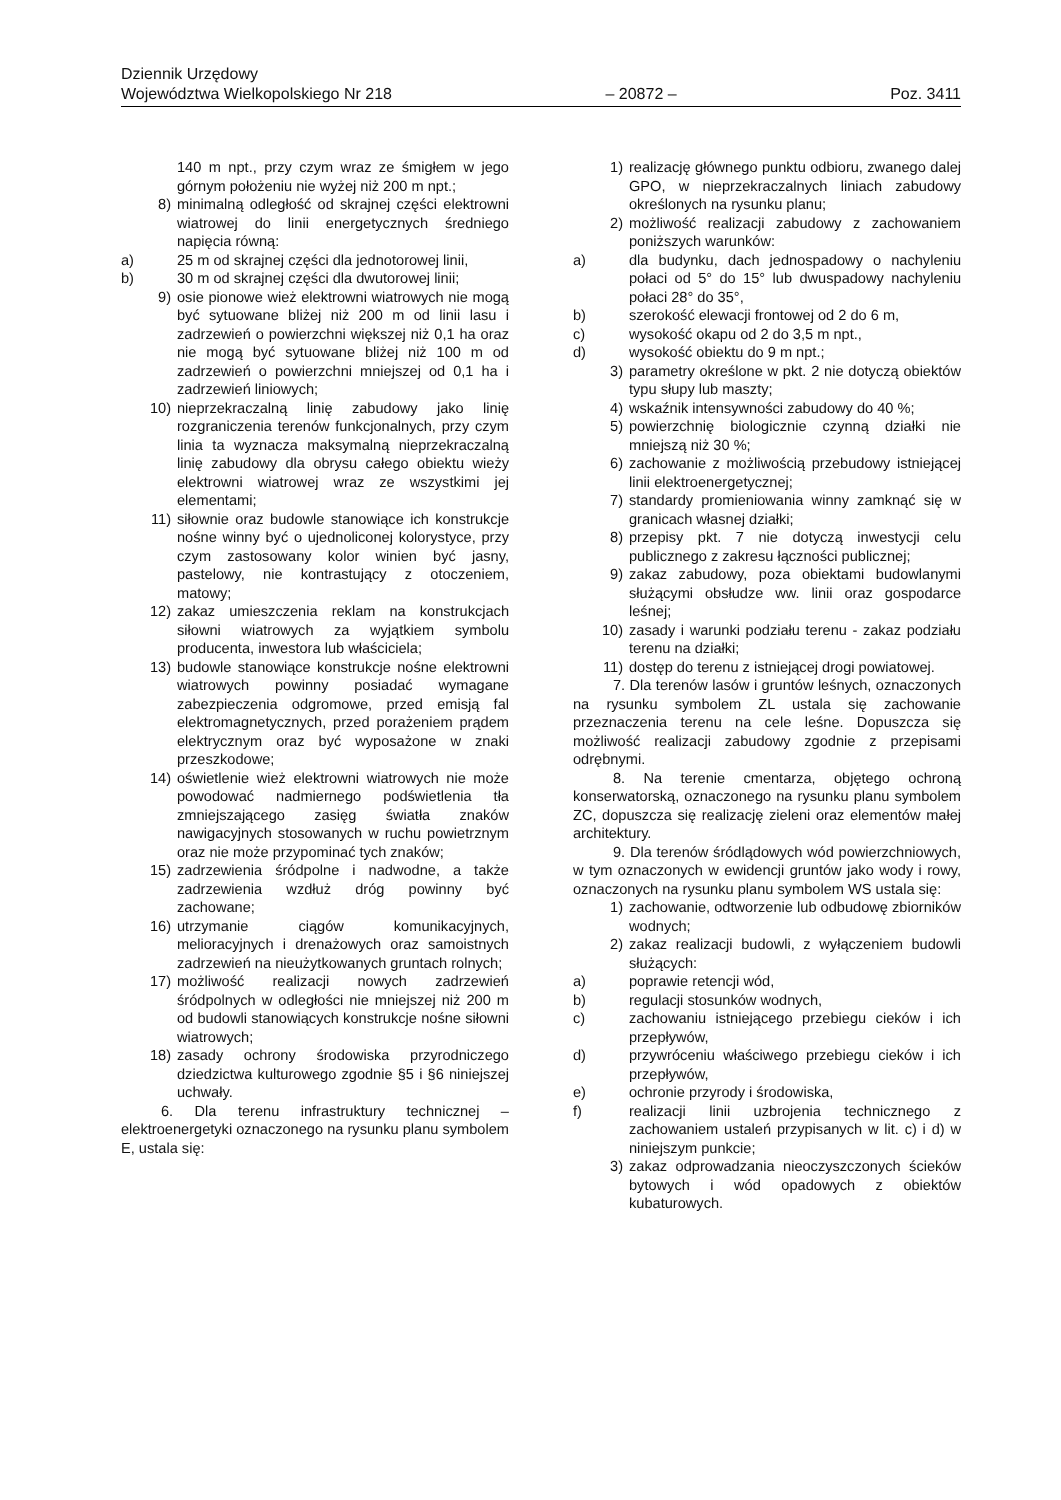Dziennik Urzędowy
Województwa Wielkopolskiego Nr 218 – 20872 – Poz. 3411
140 m npt., przy czym wraz ze śmigłem w jego górnym położeniu nie wyżej niż 200 m npt.;
8) minimalną odległość od skrajnej części elektrowni wiatrowej do linii energetycznych średniego napięcia równą:
a) 25 m od skrajnej części dla jednotorowej linii,
b) 30 m od skrajnej części dla dwutorowej linii;
9) osie pionowe wież elektrowni wiatrowych nie mogą być sytuowane bliżej niż 200 m od linii lasu i zadrzewień o powierzchni większej niż 0,1 ha oraz nie mogą być sytuowane bliżej niż 100 m od zadrzewień o powierzchni mniejszej od 0,1 ha i zadrzewień liniowych;
10) nieprzekraczalną linię zabudowy jako linię rozgraniczenia terenów funkcjonalnych, przy czym linia ta wyznacza maksymalną nieprzekraczalną linię zabudowy dla obrysu całego obiektu wieży elektrowni wiatrowej wraz ze wszystkimi jej elementami;
11) siłownie oraz budowle stanowiące ich konstrukcje nośne winny być o ujednoliconej kolorystyce, przy czym zastosowany kolor winien być jasny, pastelowy, nie kontrastujący z otoczeniem, matowy;
12) zakaz umieszczenia reklam na konstrukcjach siłowni wiatrowych za wyjątkiem symbolu producenta, inwestora lub właściciela;
13) budowle stanowiące konstrukcje nośne elektrowni wiatrowych powinny posiadać wymagane zabezpieczenia odgromowe, przed emisją fal elektromagnetycznych, przed porażeniem prądem elektrycznym oraz być wyposażone w znaki przeszkodowe;
14) oświetlenie wież elektrowni wiatrowych nie może powodować nadmiernego podświetlenia tła zmniejszającego zasięg światła znaków nawigacyjnych stosowanych w ruchu powietrznym oraz nie może przypominać tych znaków;
15) zadrzewienia śródpolne i nadwodne, a także zadrzewienia wzdłuż dróg powinny być zachowane;
16) utrzymanie ciągów komunikacyjnych, melioracyjnych i drenażowych oraz samoistnych zadrzewień na nieużytkowanych gruntach rolnych;
17) możliwość realizacji nowych zadrzewień śródpolnych w odległości nie mniejszej niż 200 m od budowli stanowiących konstrukcje nośne siłowni wiatrowych;
18) zasady ochrony środowiska przyrodniczego dziedzictwa kulturowego zgodnie §5 i §6 niniejszej uchwały.
6. Dla terenu infrastruktury technicznej – elektroenergetyki oznaczonego na rysunku planu symbolem E, ustala się:
1) realizację głównego punktu odbioru, zwanego dalej GPO, w nieprzekraczalnych liniach zabudowy określonych na rysunku planu;
2) możliwość realizacji zabudowy z zachowaniem poniższych warunków:
a) dla budynku, dach jednospadowy o nachyleniu połaci od 5° do 15° lub dwuspadowy nachyleniu połaci 28° do 35°,
b) szerokość elewacji frontowej od 2 do 6 m,
c) wysokość okapu od 2 do 3,5 m npt.,
d) wysokość obiektu do 9 m npt.;
3) parametry określone w pkt. 2 nie dotyczą obiektów typu słupy lub maszty;
4) wskaźnik intensywności zabudowy do 40 %;
5) powierzchnię biologicznie czynną działki nie mniejszą niż 30 %;
6) zachowanie z możliwością przebudowy istniejącej linii elektroenergetycznej;
7) standardy promieniowania winny zamknąć się w granicach własnej działki;
8) przepisy pkt. 7 nie dotyczą inwestycji celu publicznego z zakresu łączności publicznej;
9) zakaz zabudowy, poza obiektami budowlanymi służącymi obsłudze ww. linii oraz gospodarce leśnej;
10) zasady i warunki podziału terenu - zakaz podziału terenu na działki;
11) dostęp do terenu z istniejącej drogi powiatowej.
7. Dla terenów lasów i gruntów leśnych, oznaczonych na rysunku symbolem ZL ustala się zachowanie przeznaczenia terenu na cele leśne. Dopuszcza się możliwość realizacji zabudowy zgodnie z przepisami odrębnymi.
8. Na terenie cmentarza, objętego ochroną konserwatorską, oznaczonego na rysunku planu symbolem ZC, dopuszcza się realizację zieleni oraz elementów małej architektury.
9. Dla terenów śródlądowych wód powierzchniowych, w tym oznaczonych w ewidencji gruntów jako wody i rowy, oznaczonych na rysunku planu symbolem WS ustala się:
1) zachowanie, odtworzenie lub odbudowę zbiorników wodnych;
2) zakaz realizacji budowli, z wyłączeniem budowli służących:
a) poprawie retencji wód,
b) regulacji stosunków wodnych,
c) zachowaniu istniejącego przebiegu cieków i ich przepływów,
d) przywróceniu właściwego przebiegu cieków i ich przepływów,
e) ochronie przyrody i środowiska,
f) realizacji linii uzbrojenia technicznego z zachowaniem ustaleń przypisanych w lit. c) i d) w niniejszym punkcie;
3) zakaz odprowadzania nieoczyszczonych ścieków bytowych i wód opadowych z obiektów kubaturowych.